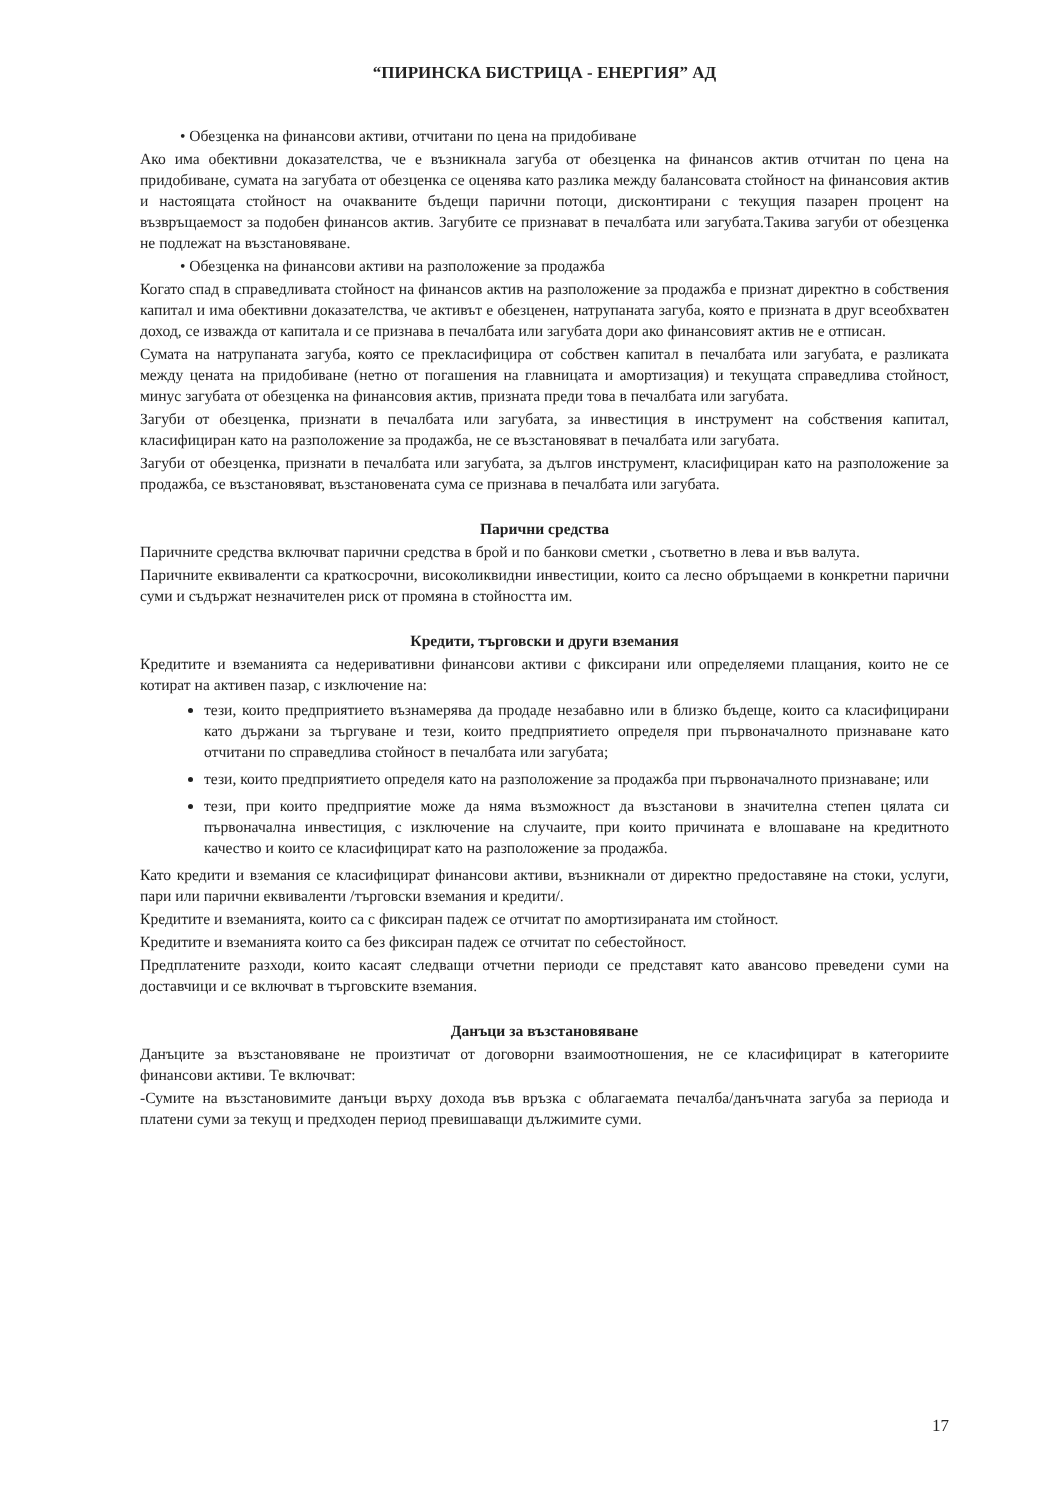“ПИРИНСКА БИСТРИЦА - ЕНЕРГИЯ” АД
• Обезценка на финансови активи, отчитани по цена на придобиване
Ако има обективни доказателства, че е възникнала загуба от обезценка на финансов актив отчитан по цена на придобиване, сумата на загубата от обезценка се оценява като разлика между балансовата стойност на финансовия актив и настоящата стойност на очакваните бъдещи парични потоци, дисконтирани с текущия пазарен процент на възвръщаемост за подобен финансов актив. Загубите се признават в печалбата или загубата.Такива загуби от обезценка не подлежат на възстановяване.
• Обезценка на финансови активи на разположение за продажба
Когато спад в справедливата стойност на финансов актив на разположение за продажба е признат директно в собствения капитал и има обективни доказателства, че активът е обезценен, натрупаната загуба, която е призната в друг всеобхватен доход, се изважда от капитала и се признава в печалбата или загубата дори ако финансовият актив не е отписан.
Сумата на натрупаната загуба, която се прекласифицира от собствен капитал в печалбата или загубата, е разликата между цената на придобиване (нетно от погашения на главницата и амортизация) и текущата справедлива стойност, минус загубата от обезценка на финансовия актив, призната преди това в печалбата или загубата.
Загуби от обезценка, признати в печалбата или загубата, за инвестиция в инструмент на собствения капитал, класифициран като на разположение за продажба, не се възстановяват в печалбата или загубата.
Загуби от обезценка, признати в печалбата или загубата, за дългов инструмент, класифициран като на разположение за продажба, се възстановяват, възстановената сума се признава в печалбата или загубата.
Парични средства
Паричните средства включват парични средства в брой и по банкови сметки , съответно в лева и във валута.
Паричните еквиваленти са краткосрочни, високоликвидни инвестиции, които са лесно обръщаеми в конкретни парични суми и съдържат незначителен риск от промяна в стойността им.
Кредити, търговски и други вземания
Кредитите и вземанията са недеривативни финансови активи с фиксирани или определяеми плащания, които не се котират на активен пазар, с изключение на:
тези, които предприятието възнамерява да продаде незабавно или в близко бъдеще, които са класифицирани като държани за търгуване и тези, които предприятието определя при първоначалното признаване като отчитани по справедлива стойност в печалбата или загубата;
тези, които предприятието определя като на разположение за продажба при първоначалното признаване; или
тези, при които предприятие може да няма възможност да възстанови в значителна степен цялата си първоначална инвестиция, с изключение на случаите, при които причината е влошаване на кредитното качество и които се класифицират като на разположение за продажба.
Като кредити и вземания се класифицират финансови активи, възникнали от директно предоставяне на стоки, услуги, пари или парични еквиваленти /търговски вземания и кредити/.
Кредитите и вземанията, които са с фиксиран падеж се отчитат по амортизираната им стойност.
Кредитите и вземанията които са без фиксиран падеж се отчитат по себестойност.
Предплатените разходи, които касаят следващи отчетни периоди се представят като авансово преведени суми на доставчици и се включват в търговските вземания.
Данъци за възстановяване
Данъците за възстановяване не произтичат от договорни взаимоотношения, не се класифицират в категориите финансови активи. Те включват:
-Сумите на възстановимите данъци върху дохода във връзка с облагаемата печалба/данъчната загуба за периода и платени суми за текущ и предходен период превишаващи дължимите суми.
17